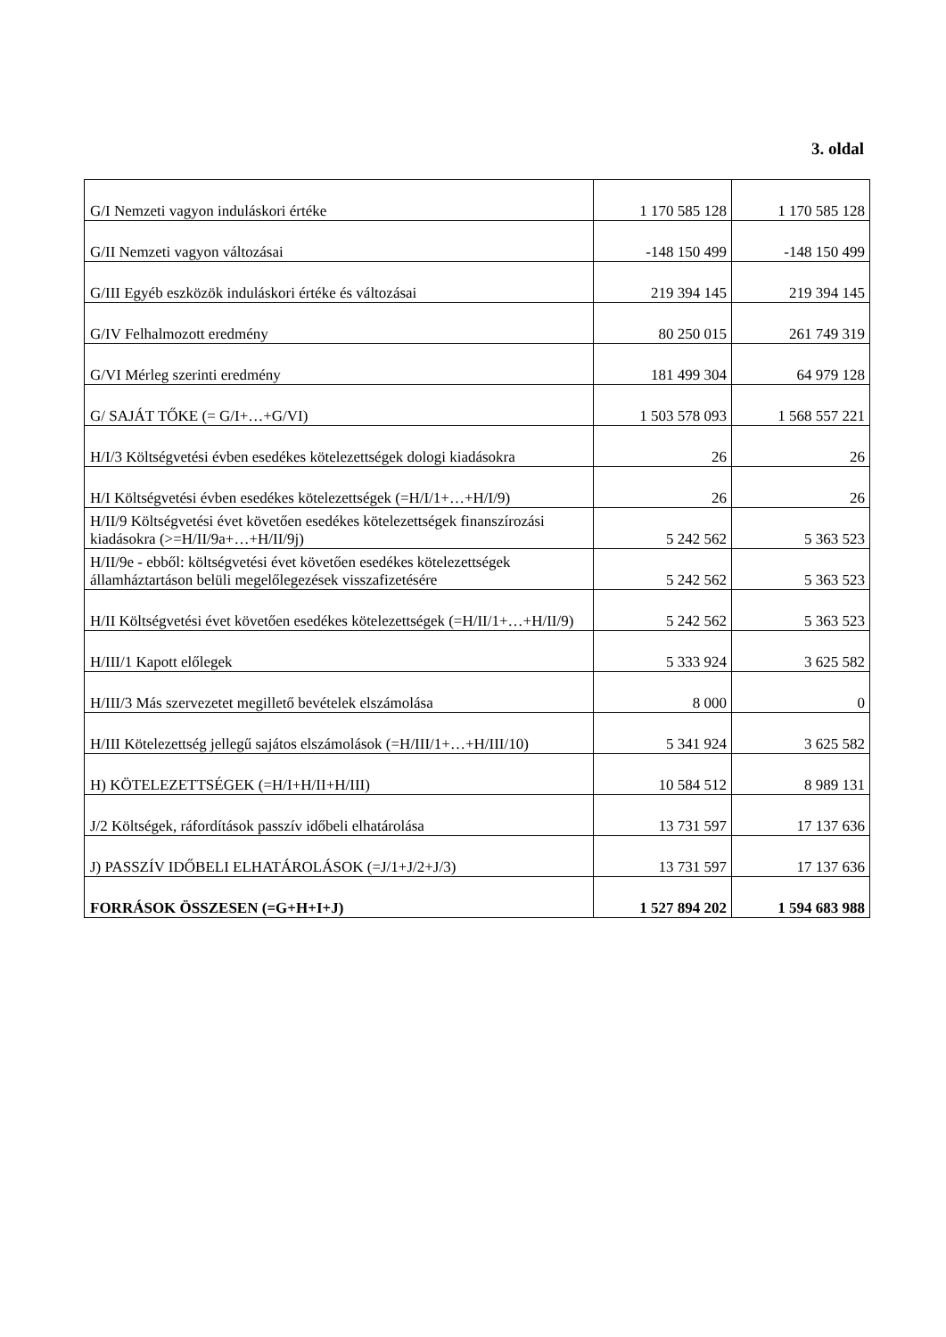3. oldal
| G/I Nemzeti vagyon induláskori értéke | 1 170 585 128 | 1 170 585 128 |
| G/II Nemzeti vagyon változásai | -148 150 499 | -148 150 499 |
| G/III Egyéb eszközök induláskori értéke és változásai | 219 394 145 | 219 394 145 |
| G/IV Felhalmozott eredmény | 80 250 015 | 261 749 319 |
| G/VI Mérleg szerinti eredmény | 181 499 304 | 64 979 128 |
| G/ SAJÁT TŐKE (= G/I+…+G/VI) | 1 503 578 093 | 1 568 557 221 |
| H/I/3 Költségvetési évben esedékes kötelezettségek dologi kiadásokra | 26 | 26 |
| H/I Költségvetési évben esedékes kötelezettségek (=H/I/1+…+H/I/9) | 26 | 26 |
| H/II/9 Költségvetési évet követően esedékes kötelezettségek finanszírozási kiadásokra (>=H/II/9a+…+H/II/9j) | 5 242 562 | 5 363 523 |
| H/II/9e - ebből: költségvetési évet követően esedékes kötelezettségek államháztartáson belüli megelőlegezések visszafizetésére | 5 242 562 | 5 363 523 |
| H/II Költségvetési évet követően esedékes kötelezettségek (=H/II/1+…+H/II/9) | 5 242 562 | 5 363 523 |
| H/III/1 Kapott előlegek | 5 333 924 | 3 625 582 |
| H/III/3 Más szervezetet megillető bevételek elszámolása | 8 000 | 0 |
| H/III Kötelezettség jellegű sajátos elszámolások (=H/III/1+…+H/III/10) | 5 341 924 | 3 625 582 |
| H) KÖTELEZETTSÉGEK (=H/I+H/II+H/III) | 10 584 512 | 8 989 131 |
| J/2 Költségek, ráfordítások passzív időbeli elhatárolása | 13 731 597 | 17 137 636 |
| J) PASSZÍV IDŐBELI ELHATÁROLÁSOK (=J/1+J/2+J/3) | 13 731 597 | 17 137 636 |
| FORRÁSOK ÖSSZESEN (=G+H+I+J) | 1 527 894 202 | 1 594 683 988 |